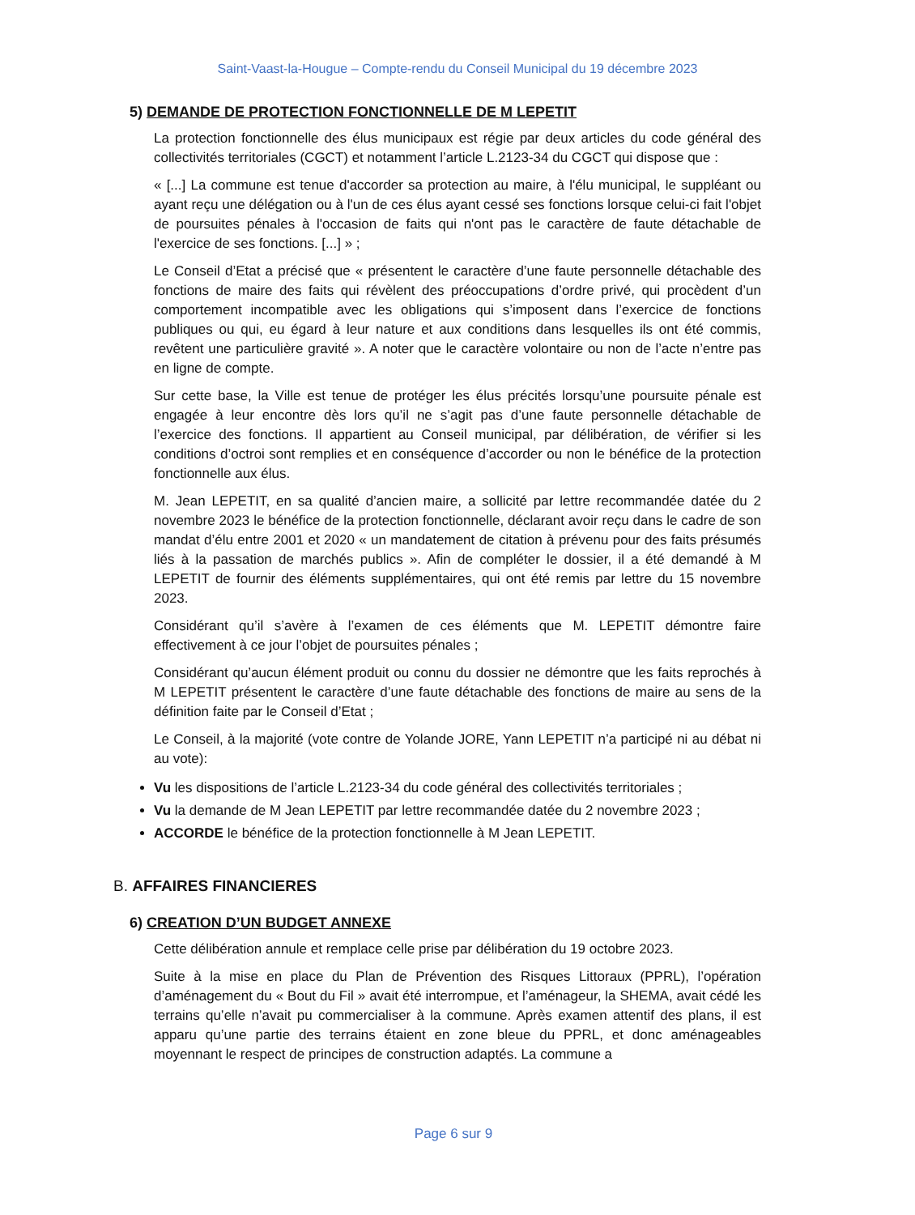Saint-Vaast-la-Hougue – Compte-rendu du Conseil Municipal du 19 décembre 2023
5) DEMANDE DE PROTECTION FONCTIONNELLE DE M LEPETIT
La protection fonctionnelle des élus municipaux est régie par deux articles du code général des collectivités territoriales (CGCT) et notamment l’article L.2123-34 du CGCT qui dispose que :
« [...] La commune est tenue d'accorder sa protection au maire, à l'élu municipal, le suppléant ou ayant reçu une délégation ou à l'un de ces élus ayant cessé ses fonctions lorsque celui-ci fait l'objet de poursuites pénales à l'occasion de faits qui n'ont pas le caractère de faute détachable de l'exercice de ses fonctions. [...] » ;
Le Conseil d’Etat a précisé que « présentent le caractère d’une faute personnelle détachable des fonctions de maire des faits qui révèlent des préoccupations d’ordre privé, qui procèdent d’un comportement incompatible avec les obligations qui s’imposent dans l’exercice de fonctions publiques ou qui, eu égard à leur nature et aux conditions dans lesquelles ils ont été commis, revêtent une particulière gravité ». A noter que le caractère volontaire ou non de l’acte n’entre pas en ligne de compte.
Sur cette base, la Ville est tenue de protéger les élus précités lorsqu’une poursuite pénale est engagée à leur encontre dès lors qu’il ne s’agit pas d’une faute personnelle détachable de l’exercice des fonctions. Il appartient au Conseil municipal, par délibération, de vérifier si les conditions d’octroi sont remplies et en conséquence d’accorder ou non le bénéfice de la protection fonctionnelle aux élus.
M. Jean LEPETIT, en sa qualité d’ancien maire, a sollicité par lettre recommandée datée du 2 novembre 2023 le bénéfice de la protection fonctionnelle, déclarant avoir reçu dans le cadre de son mandat d’élu entre 2001 et 2020 « un mandatement de citation à prévenu pour des faits présumés liés à la passation de marchés publics ». Afin de compléter le dossier, il a été demandé à M LEPETIT de fournir des éléments supplémentaires, qui ont été remis par lettre du 15 novembre 2023.
Considérant qu’il s’avère à l’examen de ces éléments que M. LEPETIT démontre faire effectivement à ce jour l’objet de poursuites pénales ;
Considérant qu’aucun élément produit ou connu du dossier ne démontre que les faits reprochés à M LEPETIT présentent le caractère d’une faute détachable des fonctions de maire au sens de la définition faite par le Conseil d’Etat ;
Le Conseil, à la majorité (vote contre de Yolande JORE, Yann LEPETIT n’a participé ni au débat ni au vote):
Vu les dispositions de l’article L.2123-34 du code général des collectivités territoriales ;
Vu la demande de M Jean LEPETIT par lettre recommandée datée du 2 novembre 2023 ;
ACCORDE le bénéfice de la protection fonctionnelle à M Jean LEPETIT.
B. AFFAIRES FINANCIERES
6) CREATION D’UN BUDGET ANNEXE
Cette délibération annule et remplace celle prise par délibération du 19 octobre 2023.
Suite à la mise en place du Plan de Prévention des Risques Littoraux (PPRL), l’opération d’aménagement du « Bout du Fil » avait été interrompue, et l’aménageur, la SHEMA, avait cédé les terrains qu’elle n’avait pu commercialiser à la commune. Après examen attentif des plans, il est apparu qu’une partie des terrains étaient en zone bleue du PPRL, et donc aménageables moyennant le respect de principes de construction adaptés. La commune a
Page 6 sur 9